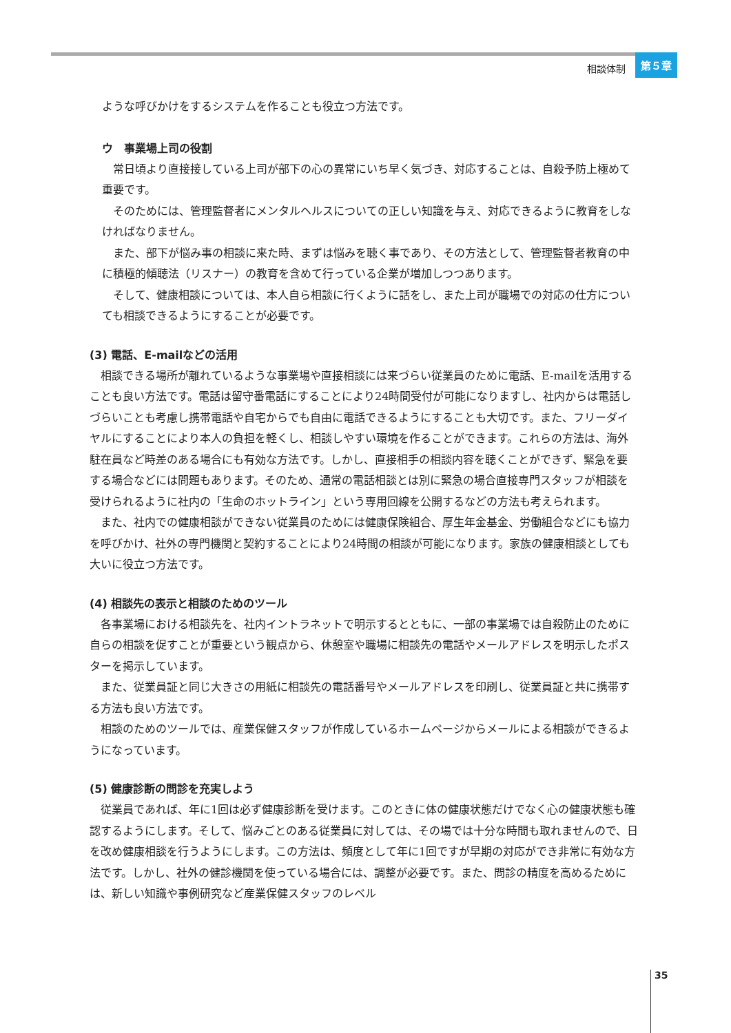相談体制 第５章
ような呼びかけをするシステムを作ることも役立つ方法です。
ウ　事業場上司の役割
常日頃より直接接している上司が部下の心の異常にいち早く気づき、対応することは、自殺予防上極めて重要です。
そのためには、管理監督者にメンタルヘルスについての正しい知識を与え、対応できるように教育をしなければなりません。
また、部下が悩み事の相談に来た時、まずは悩みを聴く事であり、その方法として、管理監督者教育の中に積極的傾聴法（リスナー）の教育を含めて行っている企業が増加しつつあります。
そして、健康相談については、本人自ら相談に行くように話をし、また上司が職場での対応の仕方についても相談できるようにすることが必要です。
(3) 電話、E-mailなどの活用
相談できる場所が離れているような事業場や直接相談には来づらい従業員のために電話、E-mailを活用することも良い方法です。電話は留守番電話にすることにより24時間受付が可能になりますし、社内からは電話しづらいことも考慮し携帯電話や自宅からでも自由に電話できるようにすることも大切です。また、フリーダイヤルにすることにより本人の負担を軽くし、相談しやすい環境を作ることができます。これらの方法は、海外駐在員など時差のある場合にも有効な方法です。しかし、直接相手の相談内容を聴くことができず、緊急を要する場合などには問題もあります。そのため、通常の電話相談とは別に緊急の場合直接専門スタッフが相談を受けられるように社内の「生命のホットライン」という専用回線を公開するなどの方法も考えられます。
また、社内での健康相談ができない従業員のためには健康保険組合、厚生年金基金、労働組合などにも協力を呼びかけ、社外の専門機関と契約することにより24時間の相談が可能になります。家族の健康相談としても大いに役立つ方法です。
(4) 相談先の表示と相談のためのツール
各事業場における相談先を、社内イントラネットで明示するとともに、一部の事業場では自殺防止のために自らの相談を促すことが重要という観点から、休憩室や職場に相談先の電話やメールアドレスを明示したポスターを掲示しています。
また、従業員証と同じ大きさの用紙に相談先の電話番号やメールアドレスを印刷し、従業員証と共に携帯する方法も良い方法です。
相談のためのツールでは、産業保健スタッフが作成しているホームページからメールによる相談ができるようになっています。
(5) 健康診断の問診を充実しよう
従業員であれば、年に1回は必ず健康診断を受けます。このときに体の健康状態だけでなく心の健康状態も確認するようにします。そして、悩みごとのある従業員に対しては、その場では十分な時間も取れませんので、日を改め健康相談を行うようにします。この方法は、頻度として年に1回ですが早期の対応ができ非常に有効な方法です。しかし、社外の健診機関を使っている場合には、調整が必要です。また、問診の精度を高めるためには、新しい知識や事例研究など産業保健スタッフのレベル
35